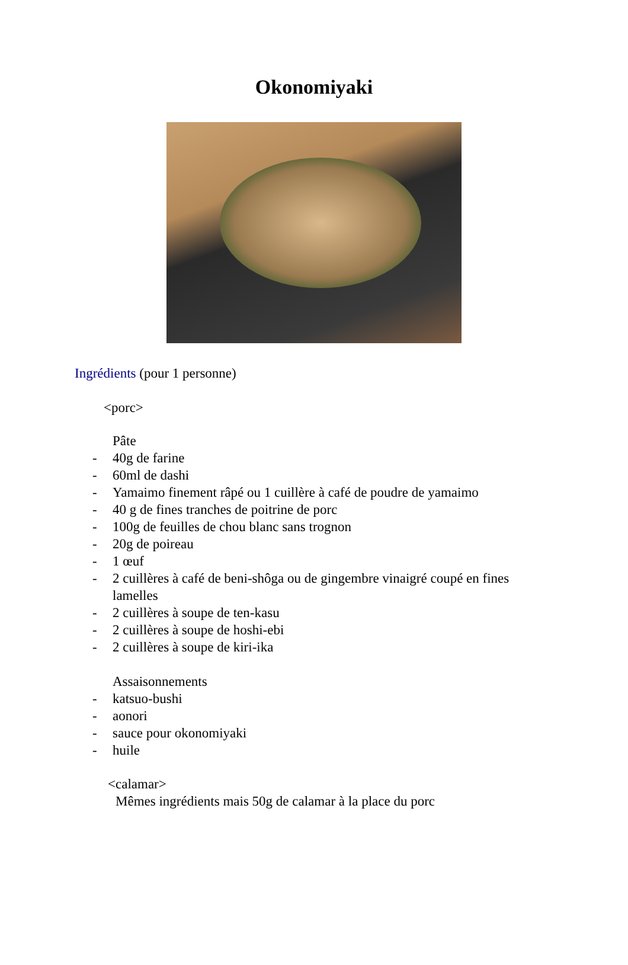Okonomiyaki
Ingrédients (pour 1 personne)
<porc>
Pâte
- 40g de farine
- 60ml de dashi
- Yamaimo finement râpé ou 1 cuillère à café de poudre de yamaimo
- 40 g de fines tranches de poitrine de porc
- 100g de feuilles de chou blanc sans trognon
- 20g de poireau
- 1 œuf
- 2 cuillères à café de beni-shôga ou de gingembre vinaigré coupé en fines lamelles
- 2 cuillères à soupe de ten-kasu
- 2 cuillères à soupe de hoshi-ebi
- 2 cuillères à soupe de kiri-ika
Assaisonnements
- katsuo-bushi
- aonori
- sauce pour okonomiyaki
- huile
<calamar>
Mêmes ingrédients mais 50g de calamar à la place du porc